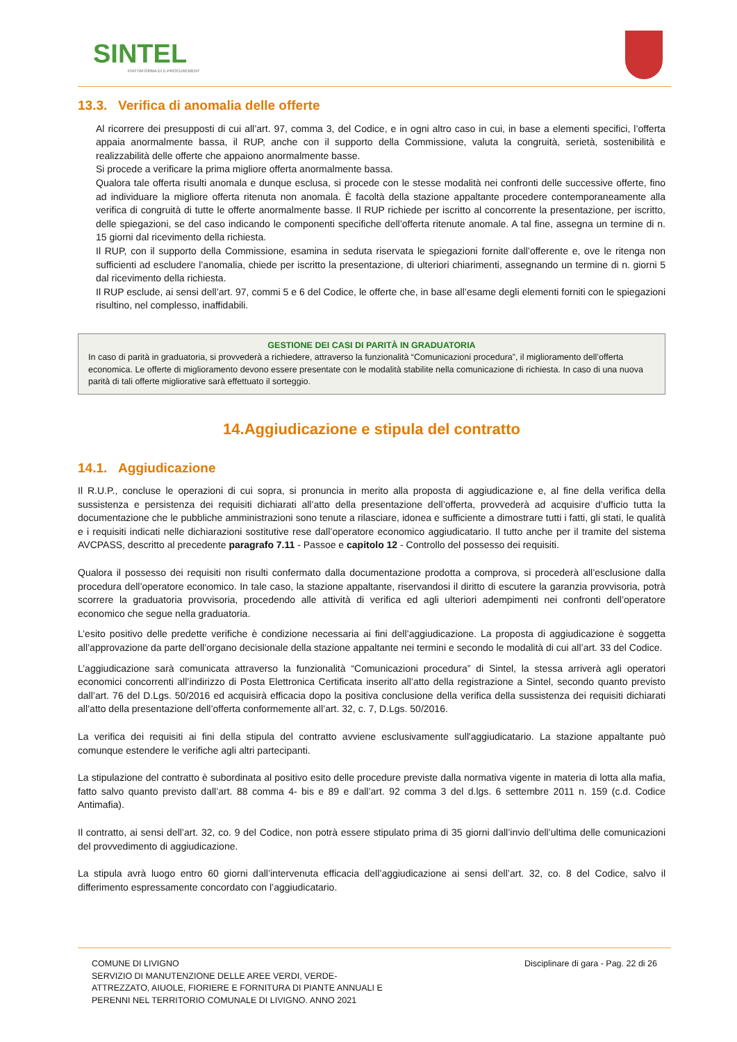SINTEL
PIATTAFORMA DI E-PROCUREMENT
13.3. Verifica di anomalia delle offerte
Al ricorrere dei presupposti di cui all’art. 97, comma 3, del Codice, e in ogni altro caso in cui, in base a elementi specifici, l’offerta appaia anormalmente bassa, il RUP, anche con il supporto della Commissione, valuta la congruità, serietà, sostenibilità e realizzabilità delle offerte che appaiono anormalmente basse.
Si procede a verificare la prima migliore offerta anormalmente bassa.
Qualora tale offerta risulti anomala e dunque esclusa, si procede con le stesse modalità nei confronti delle successive offerte, fino ad individuare la migliore offerta ritenuta non anomala. È facoltà della stazione appaltante procedere contemporaneamente alla verifica di congruità di tutte le offerte anormalmente basse. Il RUP richiede per iscritto al concorrente la presentazione, per iscritto, delle spiegazioni, se del caso indicando le componenti specifiche dell’offerta ritenute anomale. A tal fine, assegna un termine di n. 15 giorni dal ricevimento della richiesta.
Il RUP, con il supporto della Commissione, esamina in seduta riservata le spiegazioni fornite dall’offerente e, ove le ritenga non sufficienti ad escludere l’anomalia, chiede per iscritto la presentazione, di ulteriori chiarimenti, assegnando un termine di n. giorni 5 dal ricevimento della richiesta.
Il RUP esclude, ai sensi dell’art. 97, commi 5 e 6 del Codice, le offerte che, in base all’esame degli elementi forniti con le spiegazioni risultino, nel complesso, inaffidabili.
GESTIONE DEI CASI DI PARITÀ IN GRADUATORIA
In caso di parità in graduatoria, si provvederà a richiedere, attraverso la funzionalità “Comunicazioni procedura”, il miglioramento dell’offerta economica. Le offerte di miglioramento devono essere presentate con le modalità stabilite nella comunicazione di richiesta. In caso di una nuova parità di tali offerte migliorative sarà effettuato il sorteggio.
14.Aggiudicazione e stipula del contratto
14.1. Aggiudicazione
Il R.U.P., concluse le operazioni di cui sopra, si pronuncia in merito alla proposta di aggiudicazione e, al fine della verifica della sussistenza e persistenza dei requisiti dichiarati all’atto della presentazione dell’offerta, provvederà ad acquisire d’ufficio tutta la documentazione che le pubbliche amministrazioni sono tenute a rilasciare, idonea e sufficiente a dimostrare tutti i fatti, gli stati, le qualità e i requisiti indicati nelle dichiarazioni sostitutive rese dall’operatore economico aggiudicatario. Il tutto anche per il tramite del sistema AVCPASS, descritto al precedente paragrafo 7.11 - Passoe e capitolo 12 - Controllo del possesso dei requisiti.
Qualora il possesso dei requisiti non risulti confermato dalla documentazione prodotta a comprova, si procederà all’esclusione dalla procedura dell’operatore economico. In tale caso, la stazione appaltante, riservandosi il diritto di escutere la garanzia provvisoria, potrà scorrere la graduatoria provvisoria, procedendo alle attività di verifica ed agli ulteriori adempimenti nei confronti dell’operatore economico che segue nella graduatoria.
L’esito positivo delle predette verifiche è condizione necessaria ai fini dell’aggiudicazione. La proposta di aggiudicazione è soggetta all’approvazione da parte dell’organo decisionale della stazione appaltante nei termini e secondo le modalità di cui all’art. 33 del Codice.
L’aggiudicazione sarà comunicata attraverso la funzionalità “Comunicazioni procedura” di Sintel, la stessa arriverà agli operatori economici concorrenti all’indirizzo di Posta Elettronica Certificata inserito all’atto della registrazione a Sintel, secondo quanto previsto dall’art. 76 del D.Lgs. 50/2016 ed acquisirà efficacia dopo la positiva conclusione della verifica della sussistenza dei requisiti dichiarati all’atto della presentazione dell’offerta conformemente all’art. 32, c. 7, D.Lgs. 50/2016.
La verifica dei requisiti ai fini della stipula del contratto avviene esclusivamente sull'aggiudicatario. La stazione appaltante può comunque estendere le verifiche agli altri partecipanti.
La stipulazione del contratto è subordinata al positivo esito delle procedure previste dalla normativa vigente in materia di lotta alla mafia, fatto salvo quanto previsto dall’art. 88 comma 4- bis e 89 e dall’art. 92 comma 3 del d.lgs. 6 settembre 2011 n. 159 (c.d. Codice Antimafia).
Il contratto, ai sensi dell’art. 32, co. 9 del Codice, non potrà essere stipulato prima di 35 giorni dall’invio dell’ultima delle comunicazioni del provvedimento di aggiudicazione.
La stipula avrà luogo entro 60 giorni dall’intervenuta efficacia dell’aggiudicazione ai sensi dell’art. 32, co. 8 del Codice, salvo il differimento espressamente concordato con l’aggiudicatario.
COMUNE DI LIVIGNO
SERVIZIO DI MANUTENZIONE DELLE AREE VERDI, VERDE-
ATTREZZATO, AIUOLE, FIORIERE E FORNITURA DI PIANTE ANNUALI E
PERENNI NEL TERRITORIO COMUNALE DI LIVIGNO. ANNO 2021
Disciplinare di gara - Pag. 22 di 26